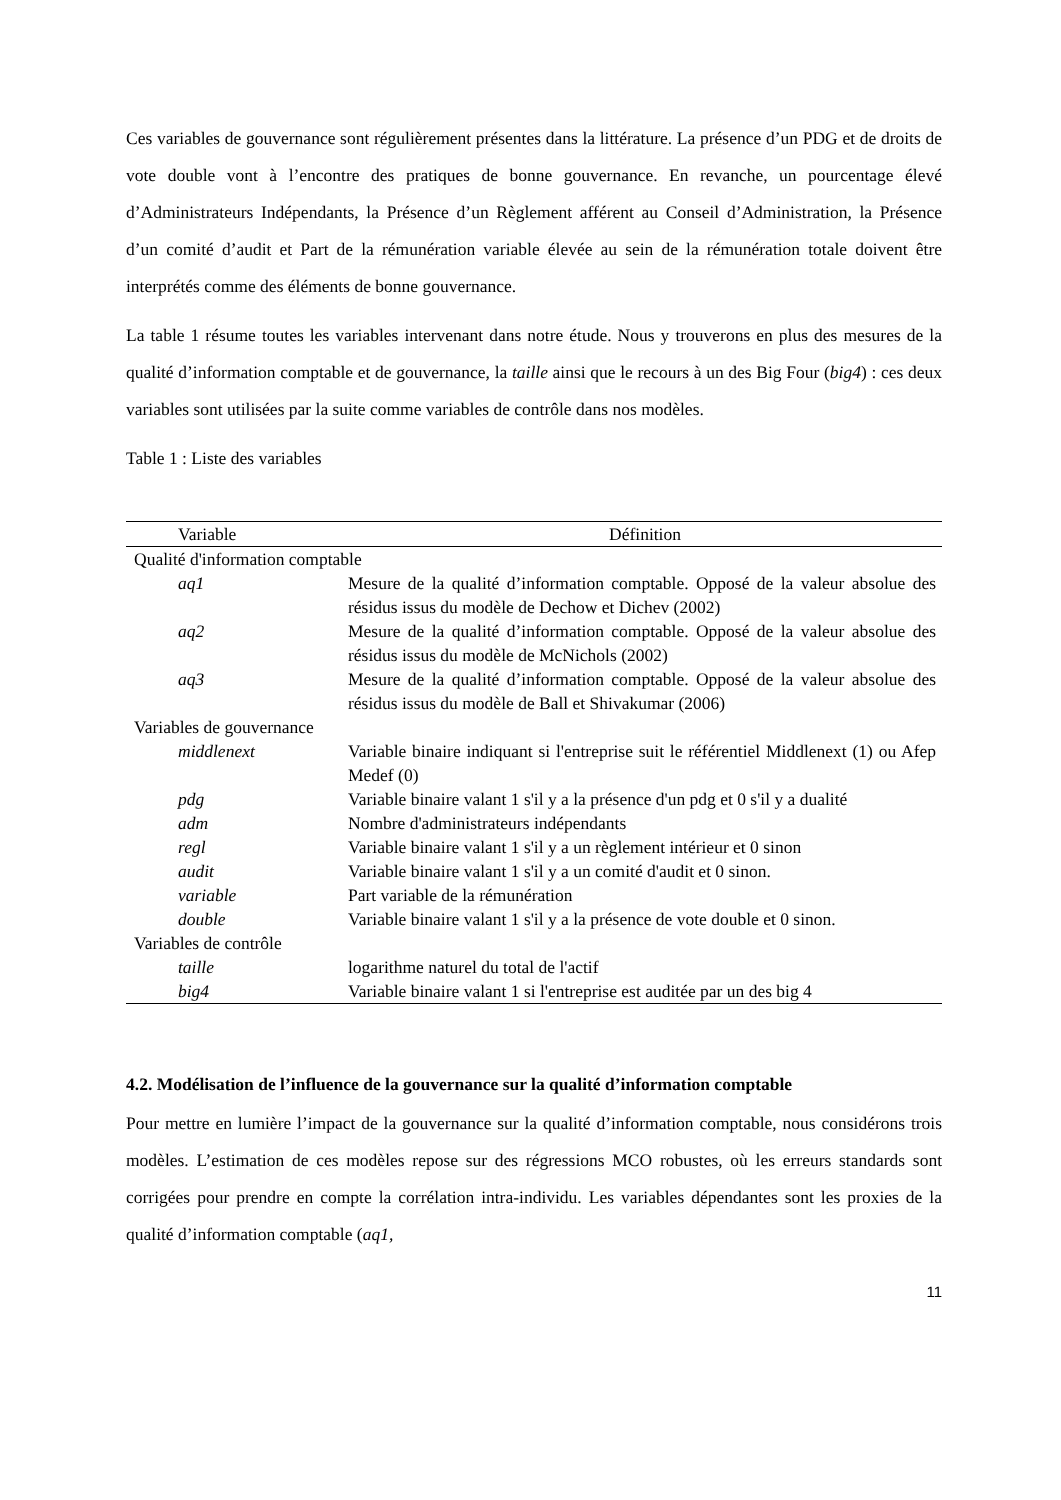Ces variables de gouvernance sont régulièrement présentes dans la littérature. La présence d’un PDG et de droits de vote double vont à l’encontre des pratiques de bonne gouvernance. En revanche, un pourcentage élevé d’Administrateurs Indépendants, la Présence d’un Règlement afférent au Conseil d’Administration, la Présence d’un comité d’audit et Part de la rémunération variable élevée au sein de la rémunération totale doivent être interprétés comme des éléments de bonne gouvernance.
La table 1 résume toutes les variables intervenant dans notre étude. Nous y trouverons en plus des mesures de la qualité d’information comptable et de gouvernance, la taille ainsi que le recours à un des Big Four (big4) : ces deux variables sont utilisées par la suite comme variables de contrôle dans nos modèles.
Table 1 : Liste des variables
| Variable | Définition |
| --- | --- |
| Qualité d'information comptable | |
| aq1 | Mesure de la qualité d’information comptable. Opposé de la valeur absolue des résidus issus du modèle de Dechow et Dichev (2002) |
| aq2 | Mesure de la qualité d’information comptable. Opposé de la valeur absolue des résidus issus du modèle de McNichols (2002) |
| aq3 | Mesure de la qualité d’information comptable. Opposé de la valeur absolue des résidus issus du modèle de Ball et Shivakumar (2006) |
| Variables de gouvernance | |
| middlenext | Variable binaire indiquant si l'entreprise suit le référentiel Middlenext (1) ou Afep Medef (0) |
| pdg | Variable binaire valant 1 s'il y a la présence d'un pdg et 0 s'il y a dualité |
| adm | Nombre d'administrateurs indépendants |
| regl | Variable binaire valant 1 s'il y a un règlement intérieur et 0 sinon |
| audit | Variable binaire valant 1 s'il y a un comité d'audit et 0 sinon. |
| variable | Part variable de la rémunération |
| double | Variable binaire valant 1 s'il y a la présence de vote double et 0 sinon. |
| Variables de contrôle | |
| taille | logarithme naturel du total de l'actif |
| big4 | Variable binaire valant 1 si l'entreprise est auditée par un des big 4 |
4.2. Modélisation de l’influence de la gouvernance sur la qualité d’information comptable
Pour mettre en lumière l’impact de la gouvernance sur la qualité d’information comptable, nous considérons trois modèles. L’estimation de ces modèles repose sur des régressions MCO robustes, où les erreurs standards sont corrigées pour prendre en compte la corrélation intra-individu. Les variables dépendantes sont les proxies de la qualité d’information comptable (aq1,
11